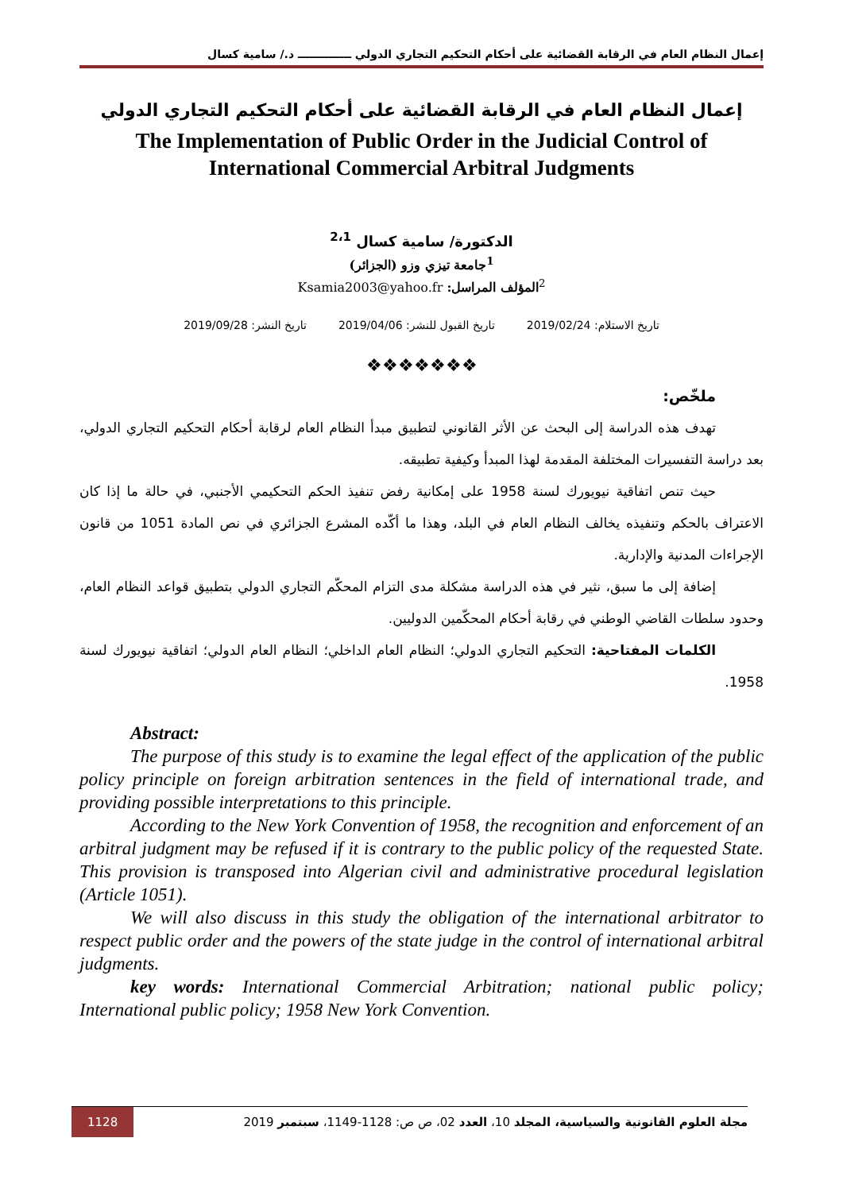إعمال النظام العام في الرقابة القضائية على أحكام التحكيم التجاري الدولي ــــــــــــــ د./ سامية كسال
إعمال النظام العام في الرقابة القضائية على أحكام التحكيم التجاري الدولي
The Implementation of Public Order in the Judicial Control of International Commercial Arbitral Judgments
الدكتورة/ سامية كسال <sup>2،1</sup>
<sup>1</sup> جامعة تيزي وزو (الجزائر)
<sup>2</sup> المؤلف المراسل: Ksamia2003@yahoo.fr
تاريخ الاستلام: 2019/02/24 تاريخ القبول للنشر: 2019/04/06 تاريخ النشر: 2019/09/28
❖❖❖❖❖❖❖
ملخّص:
تهدف هذه الدراسة إلى البحث عن الأثر القانوني لتطبيق مبدأ النظام العام لرقابة أحكام التحكيم التجاري الدولي، بعد دراسة التفسيرات المختلفة المقدمة لهذا المبدأ وكيفية تطبيقه.
حيث تنص اتفاقية نيويورك لسنة 1958 على إمكانية رفض تنفيذ الحكم التحكيمي الأجنبي، في حالة ما إذا كان الاعتراف بالحكم وتنفيذه يخالف النظام العام في البلد، وهذا ما أكّده المشرع الجزائري في نص المادة 1051 من قانون الإجراءات المدنية والإدارية.
إضافة إلى ما سبق، نثير في هذه الدراسة مشكلة مدى التزام المحكّم التجاري الدولي بتطبيق قواعد النظام العام، وحدود سلطات القاضي الوطني في رقابة أحكام المحكّمين الدوليين.
الكلمات المفتاحية: التحكيم التجاري الدولي؛ النظام العام الداخلي؛ النظام العام الدولي؛ اتفاقية نيويورك لسنة 1958.
Abstract:
The purpose of this study is to examine the legal effect of the application of the public policy principle on foreign arbitration sentences in the field of international trade, and providing possible interpretations to this principle.
According to the New York Convention of 1958, the recognition and enforcement of an arbitral judgment may be refused if it is contrary to the public policy of the requested State. This provision is transposed into Algerian civil and administrative procedural legislation (Article 1051).
We will also discuss in this study the obligation of the international arbitrator to respect public order and the powers of the state judge in the control of international arbitral judgments.
key words: International Commercial Arbitration; national public policy; International public policy; 1958 New York Convention.
مجلة العلوم القانونية والسياسية، المجلد 10، العدد 02، ص ص: 1128-1149، سبتمبر 2019 1128